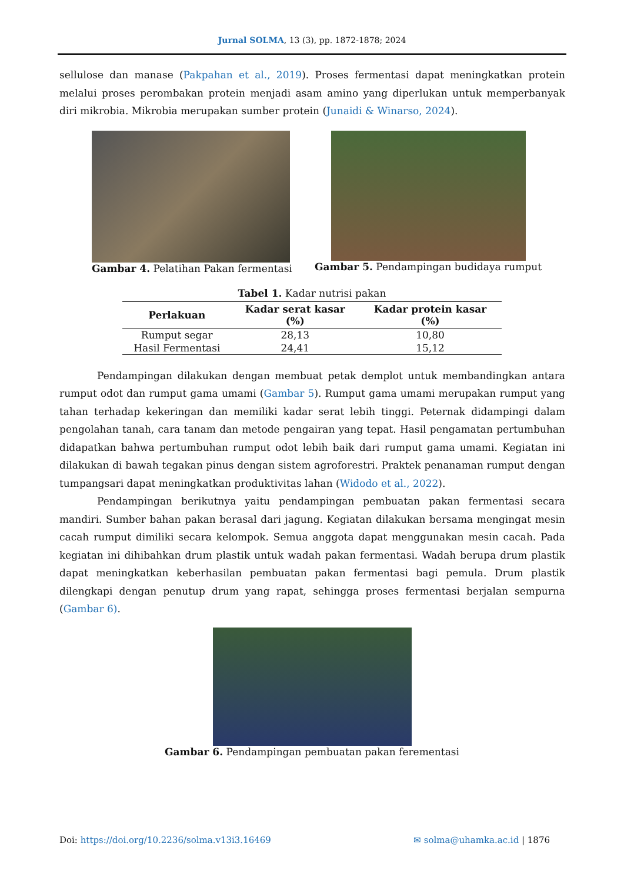Jurnal SOLMA, 13 (3), pp. 1872-1878; 2024
sellulose dan manase (Pakpahan et al., 2019). Proses fermentasi dapat meningkatkan protein melalui proses perombakan protein menjadi asam amino yang diperlukan untuk memperbanyak diri mikrobia. Mikrobia merupakan sumber protein (Junaidi & Winarso, 2024).
Gambar 4. Pelatihan Pakan fermentasi
Gambar 5. Pendampingan budidaya rumput
Tabel 1. Kadar nutrisi pakan
| Perlakuan | Kadar serat kasar (%) | Kadar protein kasar (%) |
| --- | --- | --- |
| Rumput segar | 28,13 | 10,80 |
| Hasil Fermentasi | 24,41 | 15,12 |
Pendampingan dilakukan dengan membuat petak demplot untuk membandingkan antara rumput odot dan rumput gama umami (Gambar 5). Rumput gama umami merupakan rumput yang tahan terhadap kekeringan dan memiliki kadar serat lebih tinggi. Peternak didampingi dalam pengolahan tanah, cara tanam dan metode pengairan yang tepat. Hasil pengamatan pertumbuhan didapatkan bahwa pertumbuhan rumput odot lebih baik dari rumput gama umami. Kegiatan ini dilakukan di bawah tegakan pinus dengan sistem agroforestri. Praktek penanaman rumput dengan tumpangsari dapat meningkatkan produktivitas lahan (Widodo et al., 2022).
Pendampingan berikutnya yaitu pendampingan pembuatan pakan fermentasi secara mandiri. Sumber bahan pakan berasal dari jagung. Kegiatan dilakukan bersama mengingat mesin cacah rumput dimiliki secara kelompok. Semua anggota dapat menggunakan mesin cacah. Pada kegiatan ini dihibahkan drum plastik untuk wadah pakan fermentasi. Wadah berupa drum plastik dapat meningkatkan keberhasilan pembuatan pakan fermentasi bagi pemula. Drum plastik dilengkapi dengan penutup drum yang rapat, sehingga proses fermentasi berjalan sempurna (Gambar 6).
Gambar 6. Pendampingan pembuatan pakan ferementasi
Doi: https://doi.org/10.2236/solma.v13i3.16469 ✉ solma@uhamka.ac.id | 1876